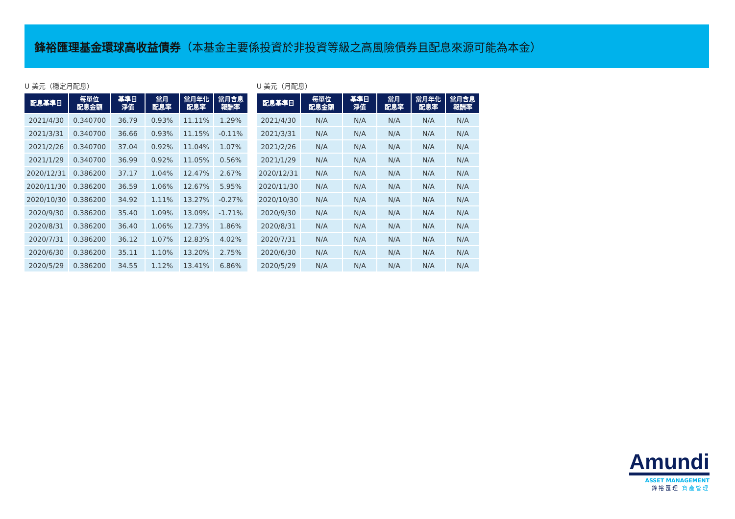鋒裕匯理基金環球高收益債券（本基金主要係投資於非投資等級之高風險債券且配息來源可能為本金）
U 美元（穩定月配息）
| 配息基準日 | 每單位 配息金額 | 基準日 淨值 | 當月 配息率 | 當月年化 配息率 | 當月含息 報酬率 |
| --- | --- | --- | --- | --- | --- |
| 2021/4/30 | 0.340700 | 36.79 | 0.93% | 11.11% | 1.29% |
| 2021/3/31 | 0.340700 | 36.66 | 0.93% | 11.15% | -0.11% |
| 2021/2/26 | 0.340700 | 37.04 | 0.92% | 11.04% | 1.07% |
| 2021/1/29 | 0.340700 | 36.99 | 0.92% | 11.05% | 0.56% |
| 2020/12/31 | 0.386200 | 37.17 | 1.04% | 12.47% | 2.67% |
| 2020/11/30 | 0.386200 | 36.59 | 1.06% | 12.67% | 5.95% |
| 2020/10/30 | 0.386200 | 34.92 | 1.11% | 13.27% | -0.27% |
| 2020/9/30 | 0.386200 | 35.40 | 1.09% | 13.09% | -1.71% |
| 2020/8/31 | 0.386200 | 36.40 | 1.06% | 12.73% | 1.86% |
| 2020/7/31 | 0.386200 | 36.12 | 1.07% | 12.83% | 4.02% |
| 2020/6/30 | 0.386200 | 35.11 | 1.10% | 13.20% | 2.75% |
| 2020/5/29 | 0.386200 | 34.55 | 1.12% | 13.41% | 6.86% |
U 美元（月配息）
| 配息基準日 | 每單位 配息金額 | 基準日 淨值 | 當月 配息率 | 當月年化 配息率 | 當月含息 報酬率 |
| --- | --- | --- | --- | --- | --- |
| 2021/4/30 | N/A | N/A | N/A | N/A | N/A |
| 2021/3/31 | N/A | N/A | N/A | N/A | N/A |
| 2021/2/26 | N/A | N/A | N/A | N/A | N/A |
| 2021/1/29 | N/A | N/A | N/A | N/A | N/A |
| 2020/12/31 | N/A | N/A | N/A | N/A | N/A |
| 2020/11/30 | N/A | N/A | N/A | N/A | N/A |
| 2020/10/30 | N/A | N/A | N/A | N/A | N/A |
| 2020/9/30 | N/A | N/A | N/A | N/A | N/A |
| 2020/8/31 | N/A | N/A | N/A | N/A | N/A |
| 2020/7/31 | N/A | N/A | N/A | N/A | N/A |
| 2020/6/30 | N/A | N/A | N/A | N/A | N/A |
| 2020/5/29 | N/A | N/A | N/A | N/A | N/A |
Amundi
ASSET MANAGEMENT
鋒裕匯理 資產管理